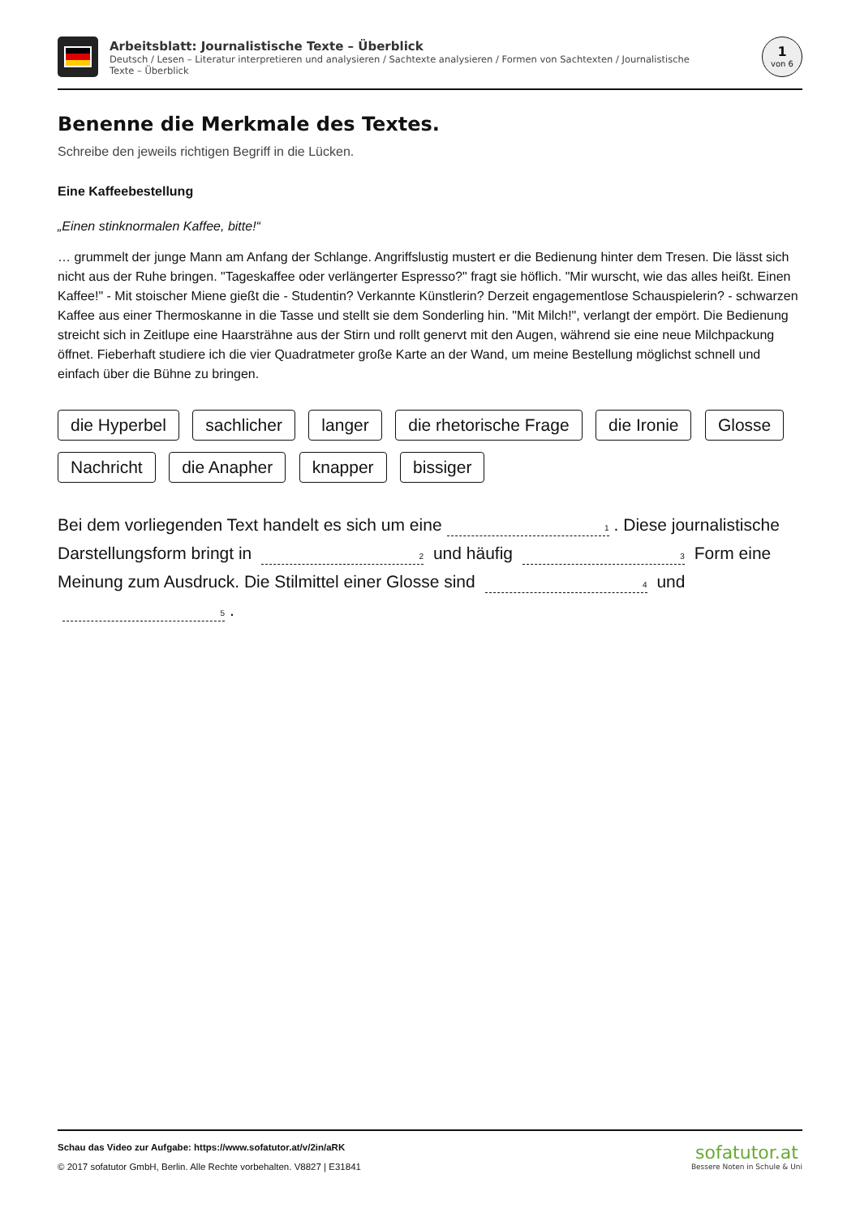Arbeitsblatt: Journalistische Texte – Überblick
Deutsch / Lesen – Literatur interpretieren und analysieren / Sachtexte analysieren / Formen von Sachtexten / Journalistische Texte – Überblick
1
von 6
Benenne die Merkmale des Textes.
Schreibe den jeweils richtigen Begriff in die Lücken.
Eine Kaffeebestellung
„Einen stinknormalen Kaffee, bitte!“
… grummelt der junge Mann am Anfang der Schlange. Angriffslustig mustert er die Bedienung hinter dem Tresen. Die lässt sich nicht aus der Ruhe bringen. "Tageskaffee oder verlängerter Espresso?" fragt sie höflich. "Mir wurscht, wie das alles heißt. Einen Kaffee!" - Mit stoischer Miene gießt die - Studentin? Verkannte Künstlerin? Derzeit engagementlose Schauspielerin? - schwarzen Kaffee aus einer Thermoskanne in die Tasse und stellt sie dem Sonderling hin. "Mit Milch!", verlangt der empört. Die Bedienung streicht sich in Zeitlupe eine Haarsträhne aus der Stirn und rollt genervt mit den Augen, während sie eine neue Milchpackung öffnet. Fieberhaft studiere ich die vier Quadratmeter große Karte an der Wand, um meine Bestellung möglichst schnell und einfach über die Bühne zu bringen.
die Hyperbel sachlicher langer die rhetorische Frage die Ironie Glosse Nachricht die Anapher knapper bissiger
Bei dem vorliegenden Text handelt es sich um eine 1. Diese journalistische Darstellungsform bringt in 2 und häufig 3 Form eine Meinung zum Ausdruck. Die Stilmittel einer Glosse sind 4 und 5.
Schau das Video zur Aufgabe: https://www.sofatutor.at/v/2in/aRK
© 2017 sofatutor GmbH, Berlin. Alle Rechte vorbehalten. V8827 | E31841
sofatutor.at
Bessere Noten in Schule & Uni